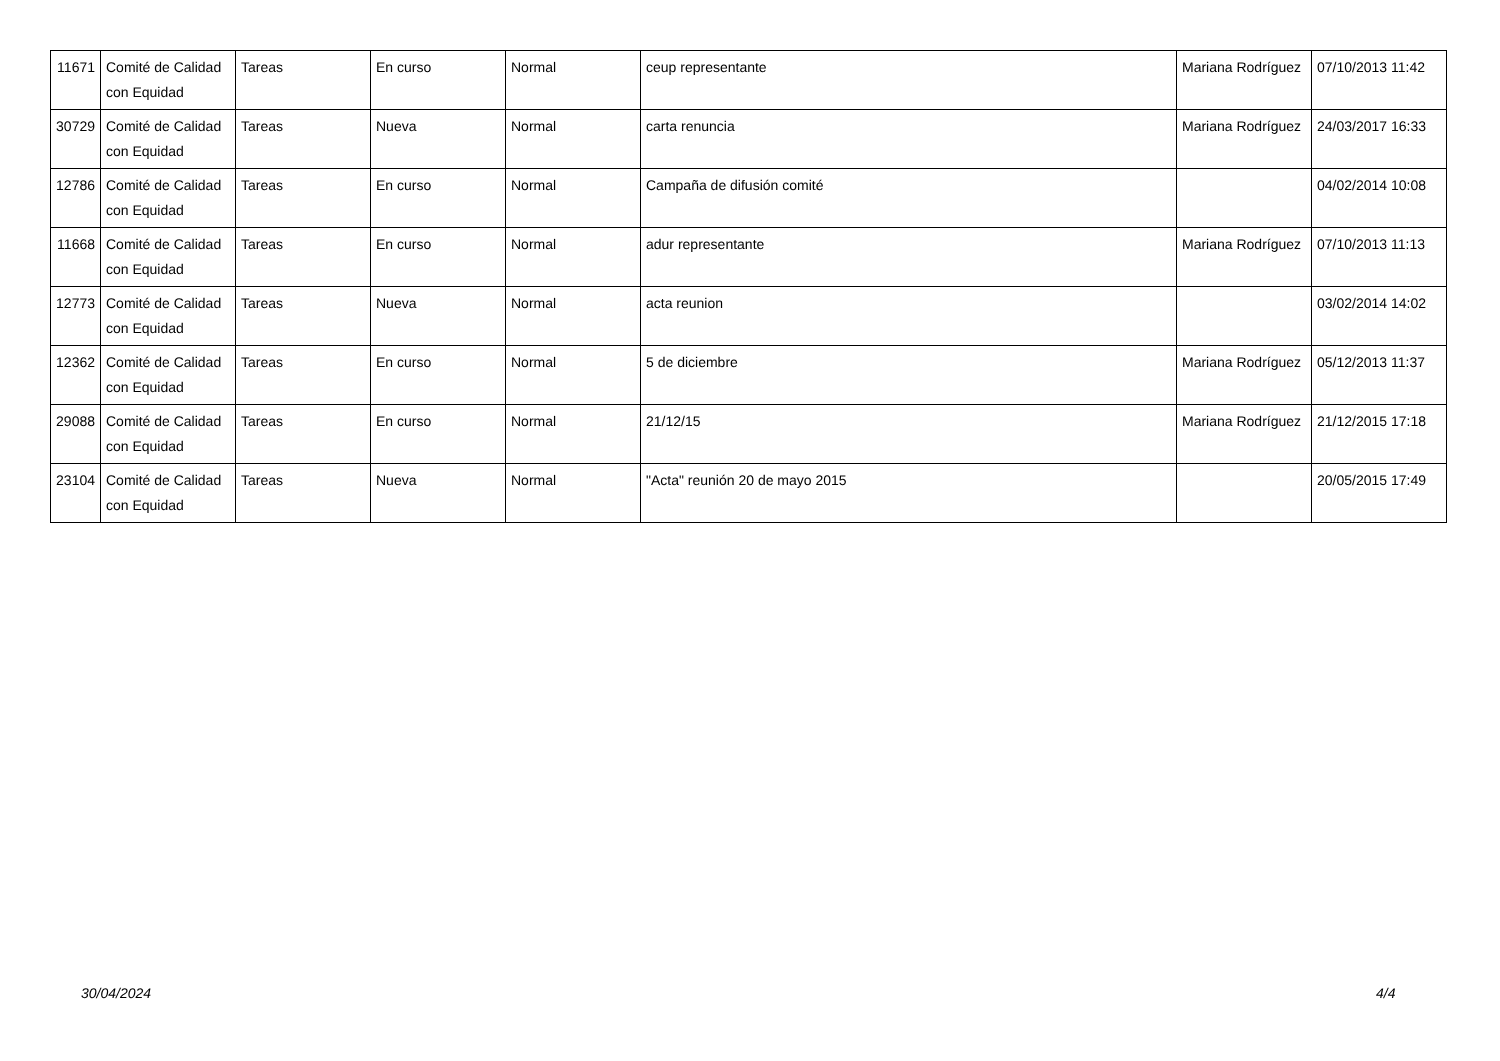| 11671 | Comité de Calidad con Equidad | Tareas | En curso | Normal | ceup representante | Mariana Rodríguez | 07/10/2013 11:42 |
| 30729 | Comité de Calidad con Equidad | Tareas | Nueva | Normal | carta renuncia | Mariana Rodríguez | 24/03/2017 16:33 |
| 12786 | Comité de Calidad con Equidad | Tareas | En curso | Normal | Campaña de difusión comité | | 04/02/2014 10:08 |
| 11668 | Comité de Calidad con Equidad | Tareas | En curso | Normal | adur representante | Mariana Rodríguez | 07/10/2013 11:13 |
| 12773 | Comité de Calidad con Equidad | Tareas | Nueva | Normal | acta reunion | | 03/02/2014 14:02 |
| 12362 | Comité de Calidad con Equidad | Tareas | En curso | Normal | 5 de diciembre | Mariana Rodríguez | 05/12/2013 11:37 |
| 29088 | Comité de Calidad con Equidad | Tareas | En curso | Normal | 21/12/15 | Mariana Rodríguez | 21/12/2015 17:18 |
| 23104 | Comité de Calidad con Equidad | Tareas | Nueva | Normal | "Acta" reunión 20 de mayo 2015 | | 20/05/2015 17:49 |
30/04/2024 4/4